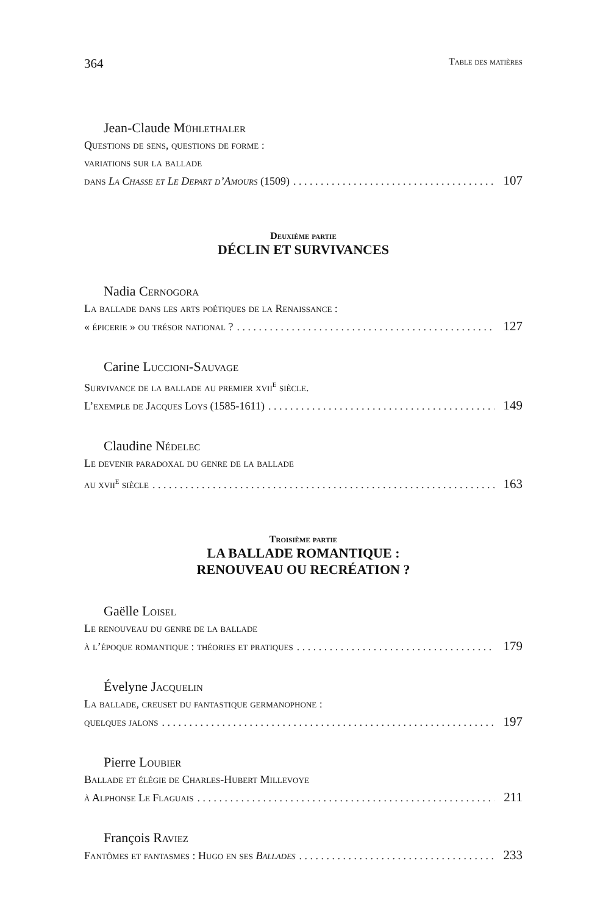364 Table des matières
Jean-Claude Mühlethaler
Questions de sens, questions de forme :
variations sur la ballade
dans La Chasse et Le Depart d’Amours (1509) 107
Deuxième partie
DÉCLIN ET SURVIVANCES
Nadia Cernogora
La ballade dans les arts poétiques de la Renaissance :
« épicerie » ou trésor national ? 127
Carine Luccioni-Sauvage
Survivance de la ballade au premier xvii<sup>e</sup> siècle.
L’exemple de Jacques Loys (1585-1611) 149
Claudine Nédelec
Le devenir paradoxal du genre de la ballade
au xvii<sup>e</sup> siècle 163
Troisième partie
LA BALLADE ROMANTIQUE :
RENOUVEAU OU RECRÉATION ?
Gaëlle Loisel
Le renouveau du genre de la ballade
à l’époque romantique : théories et pratiques 179
Évelyne Jacquelin
La ballade, creuset du fantastique germanophone :
quelques jalons 197
Pierre Loubier
Ballade et élégie de Charles-Hubert Millevoye
à Alphonse Le Flaguais 211
François Raviez
Fantômes et fantasmes : Hugo en ses Ballades 233